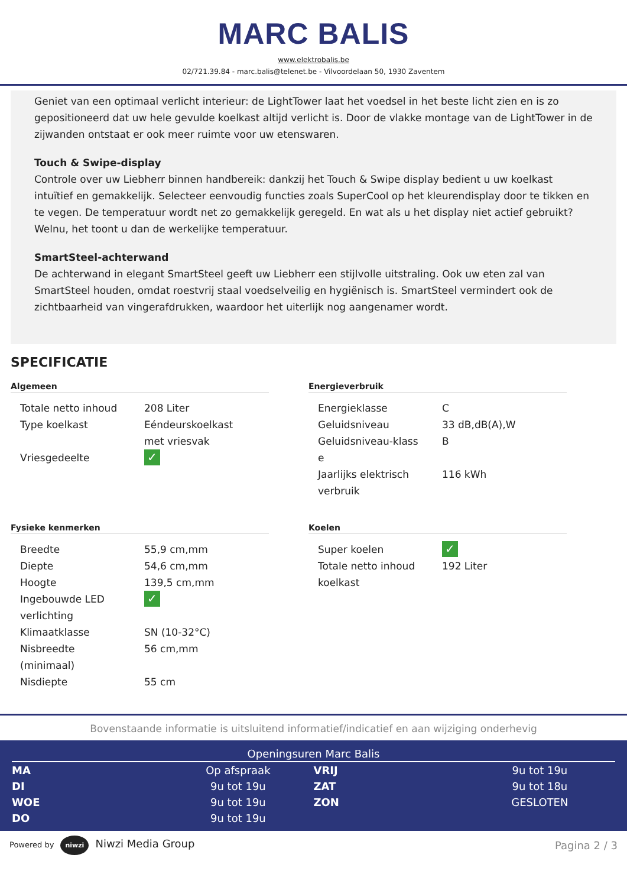MARC BALIS
www.elektrobalis.be
02/721.39.84 - marc.balis@telenet.be - Vilvoordelaan 50, 1930 Zaventem
Geniet van een optimaal verlicht interieur: de LightTower laat het voedsel in het beste licht zien en is zo gepositioneerd dat uw hele gevulde koelkast altijd verlicht is. Door de vlakke montage van de LightTower in de zijwanden ontstaat er ook meer ruimte voor uw etenswaren.
Touch & Swipe-display
Controle over uw Liebherr binnen handbereik: dankzij het Touch & Swipe display bedient u uw koelkast intuïtief en gemakkelijk. Selecteer eenvoudig functies zoals SuperCool op het kleurendisplay door te tikken en te vegen. De temperatuur wordt net zo gemakkelijk geregeld. En wat als u het display niet actief gebruikt? Welnu, het toont u dan de werkelijke temperatuur.
SmartSteel-achterwand
De achterwand in elegant SmartSteel geeft uw Liebherr een stijlvolle uitstraling. Ook uw eten zal van SmartSteel houden, omdat roestvrij staal voedselveilig en hygiënisch is. SmartSteel vermindert ook de zichtbaarheid van vingerafdrukken, waardoor het uiterlijk nog aangenamer wordt.
SPECIFICATIE
Algemeen
| Totale netto inhoud | 208 Liter |
| Type koelkast | Eéndeurskoelkast met vriesvak |
| Vriesgedeelte | ✓ |
Energieverbruik
| Energieklasse | C |
| Geluidsniveau | 33 dB,dB(A),W |
| Geluidsniveau-klass e | B |
| Jaarlijks elektrisch verbruik | 116 kWh |
Fysieke kenmerken
| Breedte | 55,9 cm,mm |
| Diepte | 54,6 cm,mm |
| Hoogte | 139,5 cm,mm |
| Ingebouwde LED verlichting | ✓ |
| Klimaatklasse | SN (10-32°C) |
| Nisbreedte (minimaal) | 56 cm,mm |
| Nisdiepte | 55 cm |
Koelen
| Super koelen | ✓ |
| Totale netto inhoud koelkast | 192 Liter |
Bovenstaande informatie is uitsluitend informatief/indicatief en aan wijziging onderhevig
Openingsuren Marc Balis
| MA | Op afspraak | VRIJ | 9u tot 19u |
| DI | 9u tot 19u | ZAT | 9u tot 18u |
| WOE | 9u tot 19u | ZON | GESLOTEN |
| DO | 9u tot 19u | | |
Powered by niwzi Niwzi Media Group
Pagina 2 / 3